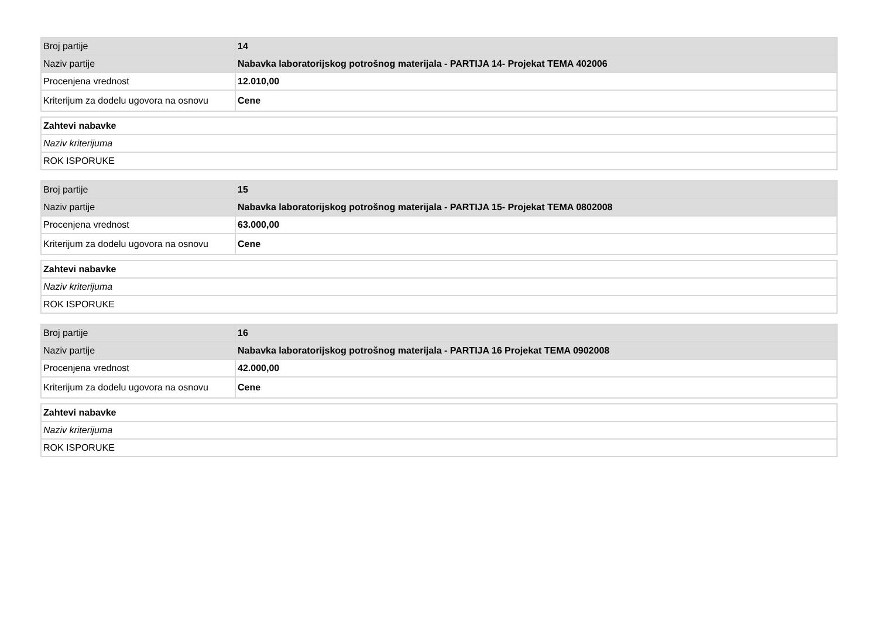| Broj partije | 14 |
| Naziv partije | Nabavka laboratorijskog potrošnog materijala - PARTIJA 14- Projekat TEMA 402006 |
| Procenjena vrednost | 12.010,00 |
| Kriterijum za dodelu ugovora na osnovu | Cene |
| Zahtevi nabavke |
| Naziv kriterijuma |
| ROK ISPORUKE |
| Broj partije | 15 |
| Naziv partije | Nabavka laboratorijskog potrošnog materijala - PARTIJA 15- Projekat TEMA 0802008 |
| Procenjena vrednost | 63.000,00 |
| Kriterijum za dodelu ugovora na osnovu | Cene |
| Zahtevi nabavke |
| Naziv kriterijuma |
| ROK ISPORUKE |
| Broj partije | 16 |
| Naziv partije | Nabavka laboratorijskog potrošnog materijala - PARTIJA 16 Projekat TEMA 0902008 |
| Procenjena vrednost | 42.000,00 |
| Kriterijum za dodelu ugovora na osnovu | Cene |
| Zahtevi nabavke |
| Naziv kriterijuma |
| ROK ISPORUKE |